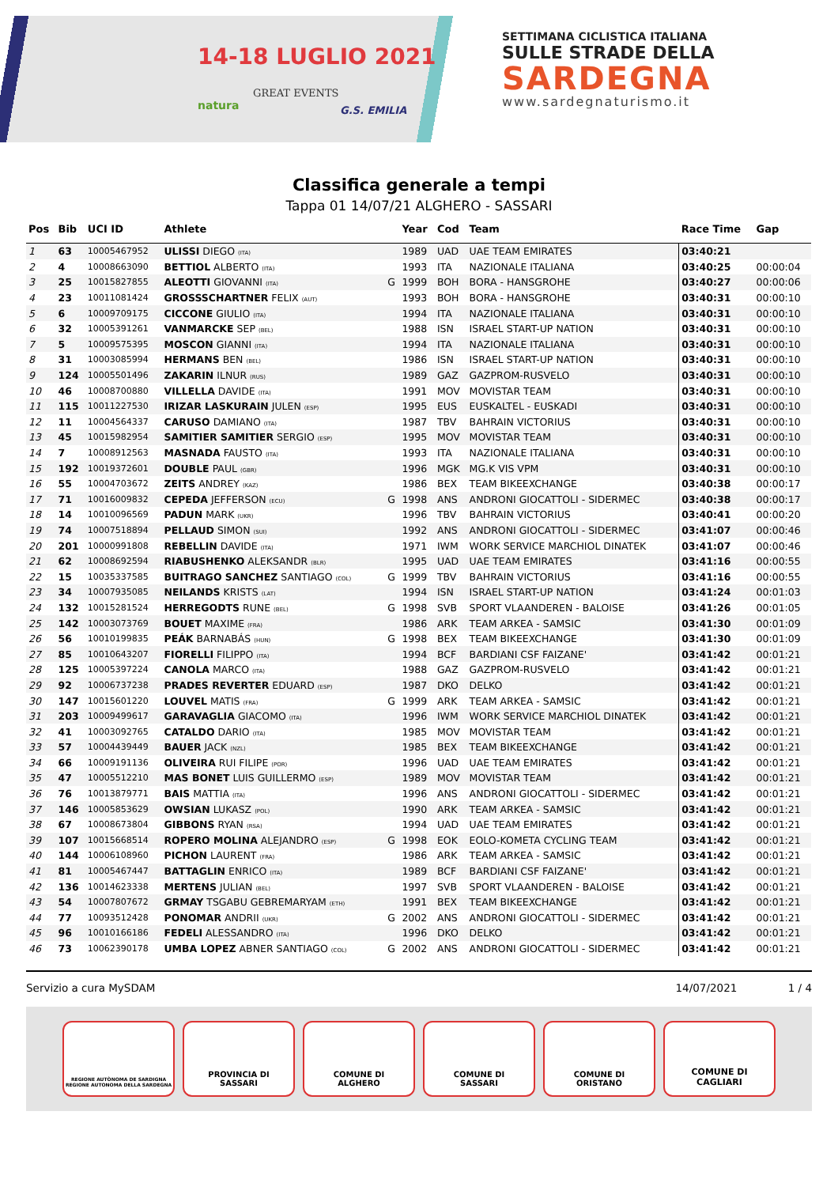14-18 LUGLIO 2021
GREAT EVENTS
natura G.S. EMILIA
SETTIMANA CICLISTICA ITALIANA
SULLE STRADE DELLA
SARDEGNA
www.sardegnaturismo.it
Classifica generale a tempi
Tappa 01 14/07/21 ALGHERO - SASSARI
| Pos | Bib | UCI ID | Athlete | | Year | Cod | Team | Race Time | Gap |
| --- | --- | --- | --- | --- | --- | --- | --- | --- | --- |
| 1 | 63 | 10005467952 | ULISSI DIEGO (ITA) | | 1989 | UAD | UAE TEAM EMIRATES | 03:40:21 | |
| 2 | 4 | 10008663090 | BETTIOL ALBERTO (ITA) | | 1993 | ITA | NAZIONALE ITALIANA | 03:40:25 | 00:00:04 |
| 3 | 25 | 10015827855 | ALEOTTI GIOVANNI (ITA) | G | 1999 | BOH | BORA - HANSGROHE | 03:40:27 | 00:00:06 |
| 4 | 23 | 10011081424 | GROSSSCHARTNER FELIX (AUT) | | 1993 | BOH | BORA - HANSGROHE | 03:40:31 | 00:00:10 |
| 5 | 6 | 10009709175 | CICCONE GIULIO (ITA) | | 1994 | ITA | NAZIONALE ITALIANA | 03:40:31 | 00:00:10 |
| 6 | 32 | 10005391261 | VANMARCKE SEP (BEL) | | 1988 | ISN | ISRAEL START-UP NATION | 03:40:31 | 00:00:10 |
| 7 | 5 | 10009575395 | MOSCON GIANNI (ITA) | | 1994 | ITA | NAZIONALE ITALIANA | 03:40:31 | 00:00:10 |
| 8 | 31 | 10003085994 | HERMANS BEN (BEL) | | 1986 | ISN | ISRAEL START-UP NATION | 03:40:31 | 00:00:10 |
| 9 | 124 | 10005501496 | ZAKARIN ILNUR (RUS) | | 1989 | GAZ | GAZPROM-RUSVELO | 03:40:31 | 00:00:10 |
| 10 | 46 | 10008700880 | VILLELLA DAVIDE (ITA) | | 1991 | MOV | MOVISTAR TEAM | 03:40:31 | 00:00:10 |
| 11 | 115 | 10011227530 | IRIZAR LASKURAIN JULEN (ESP) | | 1995 | EUS | EUSKALTEL - EUSKADI | 03:40:31 | 00:00:10 |
| 12 | 11 | 10004564337 | CARUSO DAMIANO (ITA) | | 1987 | TBV | BAHRAIN VICTORIUS | 03:40:31 | 00:00:10 |
| 13 | 45 | 10015982954 | SAMITIER SAMITIER SERGIO (ESP) | | 1995 | MOV | MOVISTAR TEAM | 03:40:31 | 00:00:10 |
| 14 | 7 | 10008912563 | MASNADA FAUSTO (ITA) | | 1993 | ITA | NAZIONALE ITALIANA | 03:40:31 | 00:00:10 |
| 15 | 192 | 10019372601 | DOUBLE PAUL (GBR) | | 1996 | MGK | MG.K VIS VPM | 03:40:31 | 00:00:10 |
| 16 | 55 | 10004703672 | ZEITS ANDREY (KAZ) | | 1986 | BEX | TEAM BIKEEXCHANGE | 03:40:38 | 00:00:17 |
| 17 | 71 | 10016009832 | CEPEDA JEFFERSON (ECU) | G | 1998 | ANS | ANDRONI GIOCATTOLI - SIDERMEC | 03:40:38 | 00:00:17 |
| 18 | 14 | 10010096569 | PADUN MARK (UKR) | | 1996 | TBV | BAHRAIN VICTORIUS | 03:40:41 | 00:00:20 |
| 19 | 74 | 10007518894 | PELLAUD SIMON (SUI) | | 1992 | ANS | ANDRONI GIOCATTOLI - SIDERMEC | 03:41:07 | 00:00:46 |
| 20 | 201 | 10000991808 | REBELLIN DAVIDE (ITA) | | 1971 | IWM | WORK SERVICE MARCHIOL DINATEK | 03:41:07 | 00:00:46 |
| 21 | 62 | 10008692594 | RIABUSHENKO ALEKSANDR (BLR) | | 1995 | UAD | UAE TEAM EMIRATES | 03:41:16 | 00:00:55 |
| 22 | 15 | 10035337585 | BUITRAGO SANCHEZ SANTIAGO (COL) | G | 1999 | TBV | BAHRAIN VICTORIUS | 03:41:16 | 00:00:55 |
| 23 | 34 | 10007935085 | NEILANDS KRISTS (LAT) | | 1994 | ISN | ISRAEL START-UP NATION | 03:41:24 | 00:01:03 |
| 24 | 132 | 10015281524 | HERREGODTS RUNE (BEL) | G | 1998 | SVB | SPORT VLAANDEREN - BALOISE | 03:41:26 | 00:01:05 |
| 25 | 142 | 10003073769 | BOUET MAXIME (FRA) | | 1986 | ARK | TEAM ARKEA - SAMSIC | 03:41:30 | 00:01:09 |
| 26 | 56 | 10010199835 | PEÁK BARNABÁS (HUN) | G | 1998 | BEX | TEAM BIKEEXCHANGE | 03:41:30 | 00:01:09 |
| 27 | 85 | 10010643207 | FIORELLI FILIPPO (ITA) | | 1994 | BCF | BARDIANI CSF FAIZANE' | 03:41:42 | 00:01:21 |
| 28 | 125 | 10005397224 | CANOLA MARCO (ITA) | | 1988 | GAZ | GAZPROM-RUSVELO | 03:41:42 | 00:01:21 |
| 29 | 92 | 10006737238 | PRADES REVERTER EDUARD (ESP) | | 1987 | DKO | DELKO | 03:41:42 | 00:01:21 |
| 30 | 147 | 10015601220 | LOUVEL MATIS (FRA) | G | 1999 | ARK | TEAM ARKEA - SAMSIC | 03:41:42 | 00:01:21 |
| 31 | 203 | 10009499617 | GARAVAGLIA GIACOMO (ITA) | | 1996 | IWM | WORK SERVICE MARCHIOL DINATEK | 03:41:42 | 00:01:21 |
| 32 | 41 | 10003092765 | CATALDO DARIO (ITA) | | 1985 | MOV | MOVISTAR TEAM | 03:41:42 | 00:01:21 |
| 33 | 57 | 10004439449 | BAUER JACK (NZL) | | 1985 | BEX | TEAM BIKEEXCHANGE | 03:41:42 | 00:01:21 |
| 34 | 66 | 10009191136 | OLIVEIRA RUI FILIPE (POR) | | 1996 | UAD | UAE TEAM EMIRATES | 03:41:42 | 00:01:21 |
| 35 | 47 | 10005512210 | MAS BONET LUIS GUILLERMO (ESP) | | 1989 | MOV | MOVISTAR TEAM | 03:41:42 | 00:01:21 |
| 36 | 76 | 10013879771 | BAIS MATTIA (ITA) | | 1996 | ANS | ANDRONI GIOCATTOLI - SIDERMEC | 03:41:42 | 00:01:21 |
| 37 | 146 | 10005853629 | OWSIAN LUKASZ (POL) | | 1990 | ARK | TEAM ARKEA - SAMSIC | 03:41:42 | 00:01:21 |
| 38 | 67 | 10008673804 | GIBBONS RYAN (RSA) | | 1994 | UAD | UAE TEAM EMIRATES | 03:41:42 | 00:01:21 |
| 39 | 107 | 10015668514 | ROPERO MOLINA ALEJANDRO (ESP) | G | 1998 | EOK | EOLO-KOMETA CYCLING TEAM | 03:41:42 | 00:01:21 |
| 40 | 144 | 10006108960 | PICHON LAURENT (FRA) | | 1986 | ARK | TEAM ARKEA - SAMSIC | 03:41:42 | 00:01:21 |
| 41 | 81 | 10005467447 | BATTAGLIN ENRICO (ITA) | | 1989 | BCF | BARDIANI CSF FAIZANE' | 03:41:42 | 00:01:21 |
| 42 | 136 | 10014623338 | MERTENS JULIAN (BEL) | | 1997 | SVB | SPORT VLAANDEREN - BALOISE | 03:41:42 | 00:01:21 |
| 43 | 54 | 10007807672 | GRMAY TSGABU GEBREMARYAM (ETH) | | 1991 | BEX | TEAM BIKEEXCHANGE | 03:41:42 | 00:01:21 |
| 44 | 77 | 10093512428 | PONOMAR ANDRII (UKR) | G | 2002 | ANS | ANDRONI GIOCATTOLI - SIDERMEC | 03:41:42 | 00:01:21 |
| 45 | 96 | 10010166186 | FEDELI ALESSANDRO (ITA) | | 1996 | DKO | DELKO | 03:41:42 | 00:01:21 |
| 46 | 73 | 10062390178 | UMBA LOPEZ ABNER SANTIAGO (COL) | G | 2002 | ANS | ANDRONI GIOCATTOLI - SIDERMEC | 03:41:42 | 00:01:21 |
Servizio a cura MySDAM 14/07/2021 1 / 4
REGIONE AUTÒNOMA DE SARDIGNA
REGIONE AUTONOMA DELLA SARDEGNA
PROVINCIA DI
SASSARI
COMUNE DI
ALGHERO
COMUNE DI
SASSARI
COMUNE DI
ORISTANO
COMUNE DI
CAGLIARI